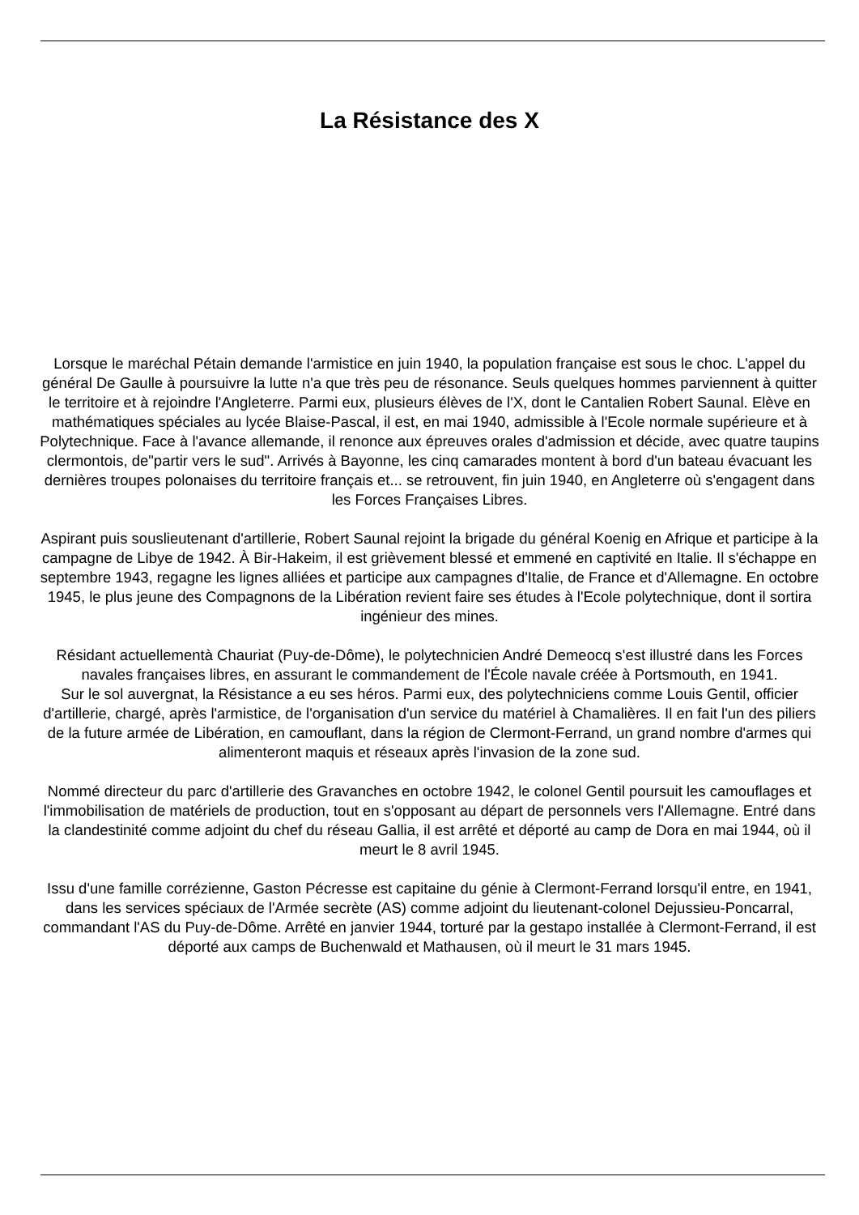La Résistance des X
Lorsque le maréchal Pétain demande l'armistice en juin 1940, la population française est sous le choc. L'appel du général De Gaulle à poursuivre la lutte n'a que très peu de résonance. Seuls quelques hommes parviennent à quitter le territoire et à rejoindre l'Angleterre. Parmi eux, plusieurs élèves de l'X, dont le Cantalien Robert Saunal. Elève en mathématiques spéciales au lycée Blaise-Pascal, il est, en mai 1940, admissible à l'Ecole normale supérieure et à Polytechnique. Face à l'avance allemande, il renonce aux épreuves orales d'admission et décide, avec quatre taupins clermontois, de"partir vers le sud". Arrivés à Bayonne, les cinq camarades montent à bord d'un bateau évacuant les dernières troupes polonaises du territoire français et... se retrouvent, fin juin 1940, en Angleterre où s'engagent dans les Forces Françaises Libres.
Aspirant puis souslieutenant d'artillerie, Robert Saunal rejoint la brigade du général Koenig en Afrique et participe à la campagne de Libye de 1942. À Bir-Hakeim, il est grièvement blessé et emmené en captivité en Italie. Il s'échappe en septembre 1943, regagne les lignes alliées et participe aux campagnes d'Italie, de France et d'Allemagne. En octobre 1945, le plus jeune des Compagnons de la Libération revient faire ses études à l'Ecole polytechnique, dont il sortira ingénieur des mines.
Résidant actuellementà Chauriat (Puy-de-Dôme), le polytechnicien André Demeocq s'est illustré dans les Forces navales françaises libres, en assurant le commandement de l'École navale créée à Portsmouth, en 1941.
Sur le sol auvergnat, la Résistance a eu ses héros. Parmi eux, des polytechniciens comme Louis Gentil, officier d'artillerie, chargé, après l'armistice, de l'organisation d'un service du matériel à Chamalières. Il en fait l'un des piliers de la future armée de Libération, en camouflant, dans la région de Clermont-Ferrand, un grand nombre d'armes qui alimenteront maquis et réseaux après l'invasion de la zone sud.
Nommé directeur du parc d'artillerie des Gravanches en octobre 1942, le colonel Gentil poursuit les camouflages et l'immobilisation de matériels de production, tout en s'opposant au départ de personnels vers l'Allemagne. Entré dans la clandestinité comme adjoint du chef du réseau Gallia, il est arrêté et déporté au camp de Dora en mai 1944, où il meurt le 8 avril 1945.
Issu d'une famille corrézienne, Gaston Pécresse est capitaine du génie à Clermont-Ferrand lorsqu'il entre, en 1941, dans les services spéciaux de l'Armée secrète (AS) comme adjoint du lieutenant-colonel Dejussieu-Poncarral, commandant l'AS du Puy-de-Dôme. Arrêté en janvier 1944, torturé par la gestapo installée à Clermont-Ferrand, il est déporté aux camps de Buchenwald et Mathausen, où il meurt le 31 mars 1945.